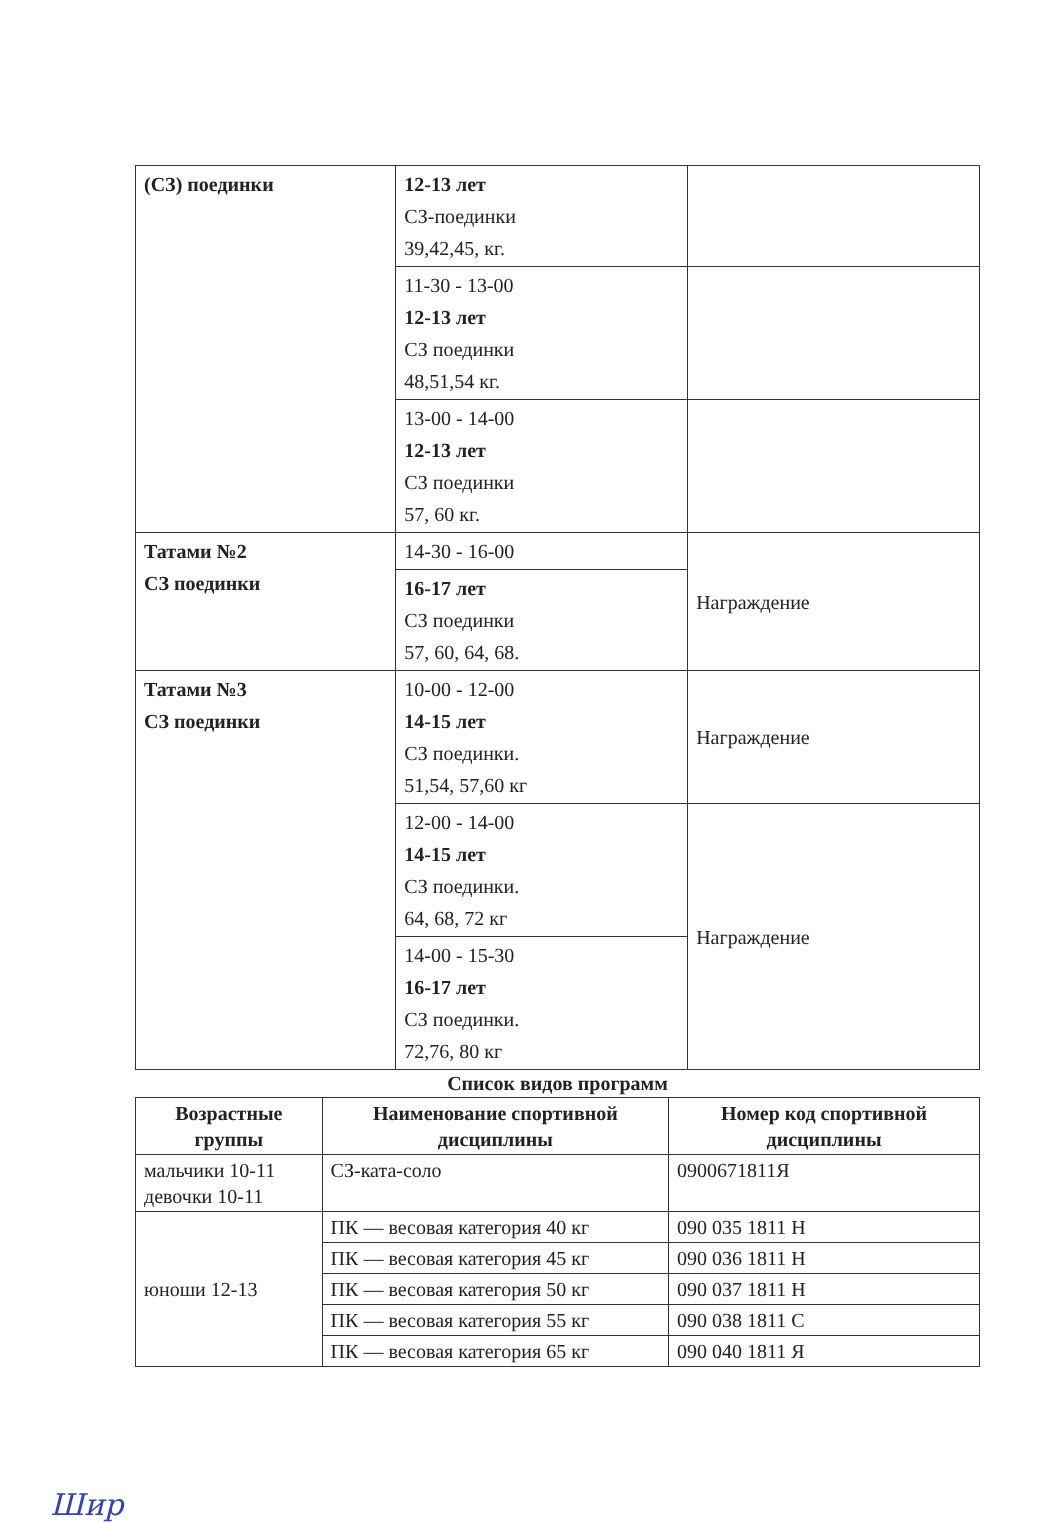| (СЗ) поединки | 12-13 лет СЗ-поединки 39,42,45, кг. | |
| | 11-30 - 13-00 12-13 лет СЗ поединки 48,51,54 кг. | |
| | 13-00 - 14-00 12-13 лет СЗ поединки 57, 60 кг. | |
| Татами №2 СЗ поединки | 14-30 - 16-00 | Награждение |
| | 16-17 лет СЗ поединки 57, 60, 64, 68. | |
| Татами №3 СЗ поединки | 10-00 - 12-00 14-15 лет СЗ поединки. 51,54, 57,60 кг | Награждение |
| | 12-00 - 14-00 14-15 лет СЗ поединки. 64, 68, 72 кг | Награждение |
| | 14-00 - 15-30 16-17 лет СЗ поединки. 72,76, 80 кг | |
Список видов программ
| Возрастные группы | Наименование спортивной дисциплины | Номер код спортивной дисциплины |
| --- | --- | --- |
| мальчики 10-11 девочки 10-11 | СЗ-ката-соло | 0900671811Я |
| юноши 12-13 | ПК — весовая категория 40 кг | 090 035 1811 Н |
| | ПК — весовая категория 45 кг | 090 036 1811 Н |
| | ПК — весовая категория 50 кг | 090 037 1811 Н |
| | ПК — весовая категория 55 кг | 090 038 1811 С |
| | ПК — весовая категория 65 кг | 090 040 1811 Я |
Шир